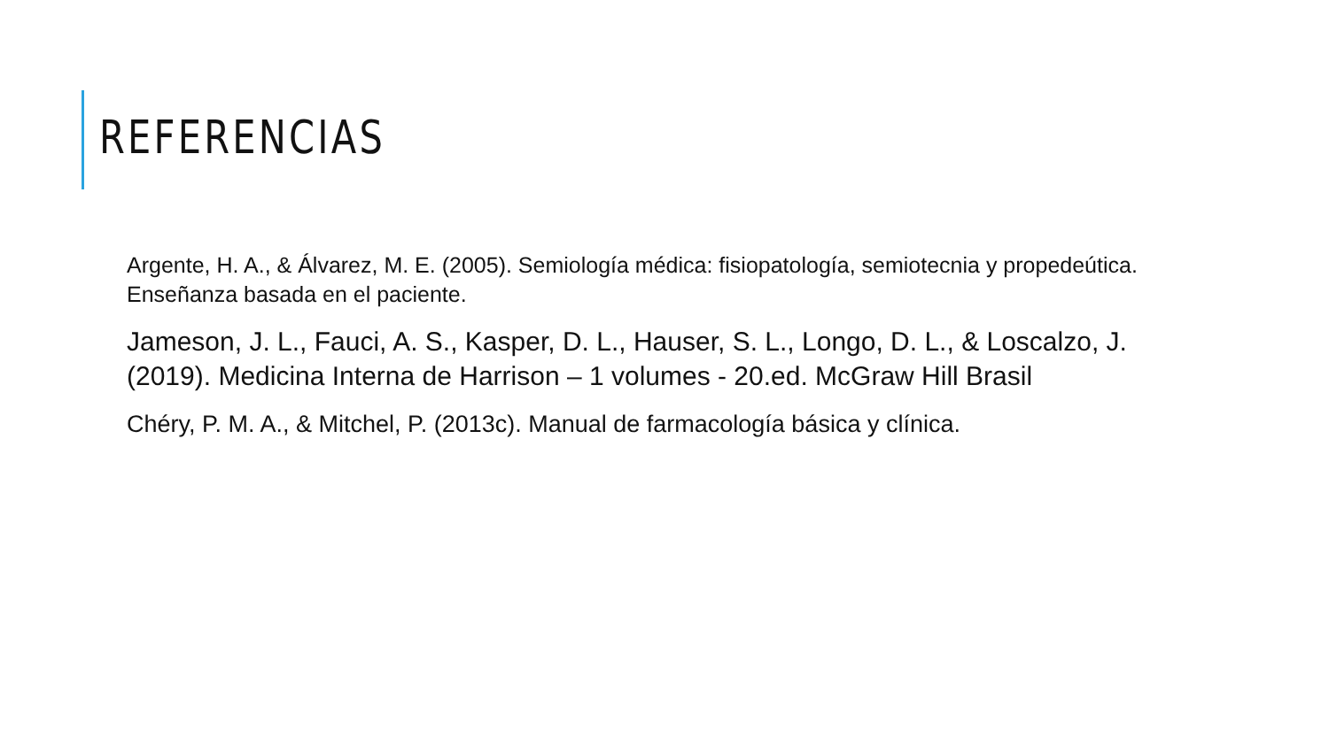REFERENCIAS
Argente, H. A., & Álvarez, M. E. (2005). Semiología médica: fisiopatología, semiotecnia y propedeútica. Enseñanza basada en el paciente.
Jameson, J. L., Fauci, A. S., Kasper, D. L., Hauser, S. L., Longo, D. L., & Loscalzo, J. (2019). Medicina Interna de Harrison – 1 volumes - 20.ed. McGraw Hill Brasil
Chéry, P. M. A., & Mitchel, P. (2013c). Manual de farmacología básica y clínica.